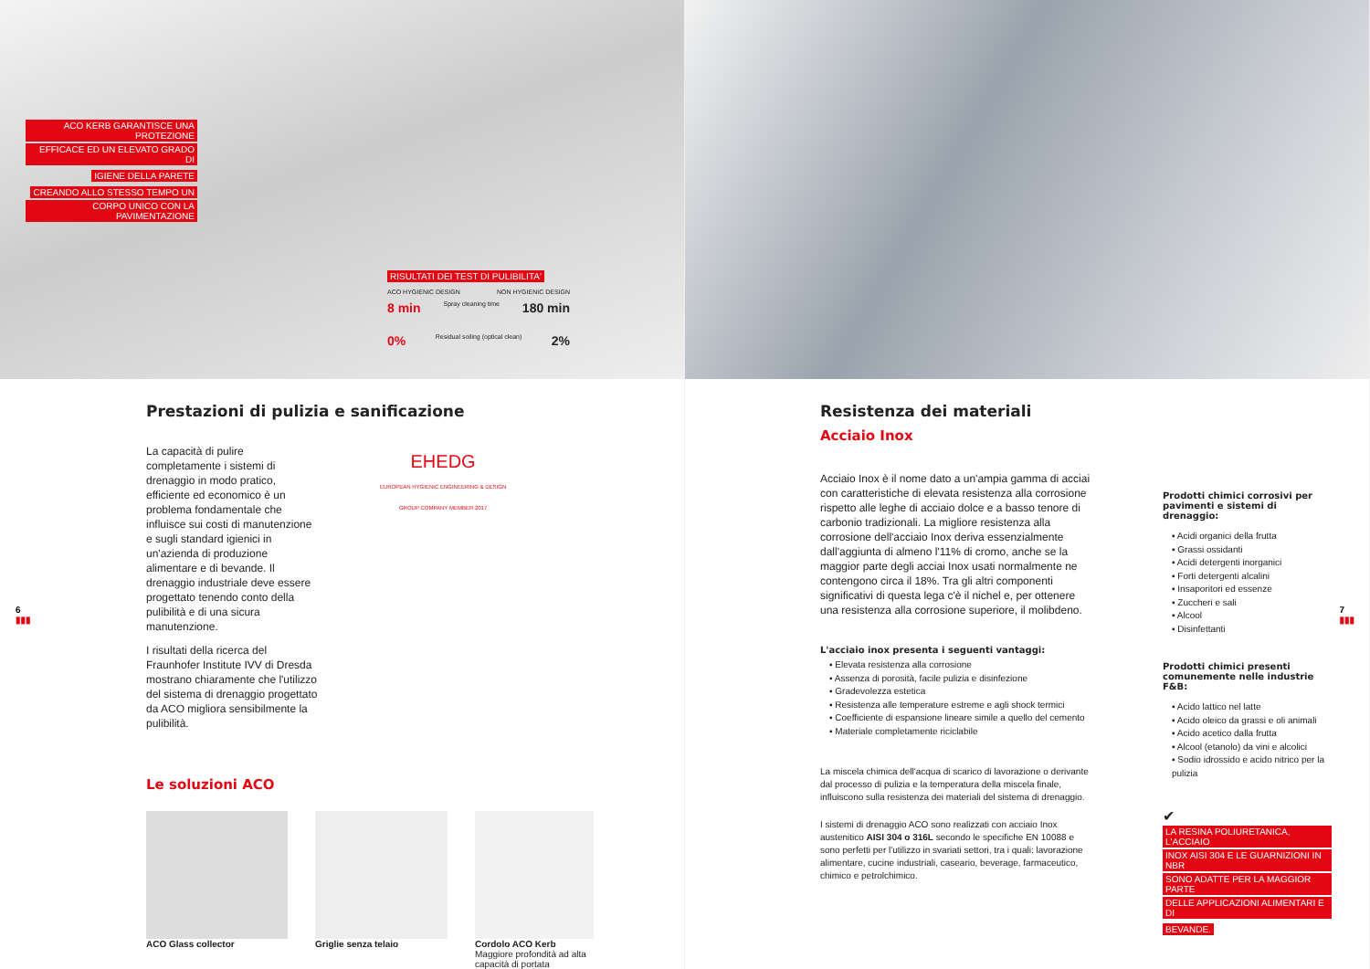ACO KERB GARANTISCE UNA PROTEZIONE EFFICACE ED UN ELEVATO GRADO DI IGIENE DELLA PARETE CREANDO ALLO STESSO TEMPO UN CORPO UNICO CON LA PAVIMENTAZIONE
RISULTATI DEI TEST DI PULIBILITA'
ACO HYGIENIC DESIGN NON HYGIENIC DESIGN
8 min Spray cleaning time 180 min
0% Residual soiling (optical clean) 2%
Prestazioni di pulizia e sanificazione
La capacità di pulire completamente i sistemi di drenaggio in modo pratico, efficiente ed economico è un problema fondamentale che influisce sui costi di manutenzione e sugli standard igienici in un'azienda di produzione alimentare e di bevande. Il drenaggio industriale deve essere progettato tenendo conto della pulibilità e di una sicura manutenzione.
I risultati della ricerca del Fraunhofer Institute IVV di Dresda mostrano chiaramente che l'utilizzo del sistema di drenaggio progettato da ACO migliora sensibilmente la pulibilità.
EHEDG
EUROPEAN HYGIENIC ENGINEERING & DESIGN GROUP COMPANY MEMBER 2017
Le soluzioni ACO
ACO Glass collector Griglie senza telaio Cordolo ACO Kerb
Maggiore profondità ad alta capacità di portata
6
▮▮▮
7
▮▮▮
Resistenza dei materiali
Acciaio Inox
Acciaio Inox è il nome dato a un'ampia gamma di acciai con caratteristiche di elevata resistenza alla corrosione rispetto alle leghe di acciaio dolce e a basso tenore di carbonio tradizionali. La migliore resistenza alla corrosione dell'acciaio Inox deriva essenzialmente dall'aggiunta di almeno l'11% di cromo, anche se la maggior parte degli acciai Inox usati normalmente ne contengono circa il 18%. Tra gli altri componenti significativi di questa lega c'è il nichel e, per ottenere una resistenza alla corrosione superiore, il molibdeno.
L'acciaio inox presenta i seguenti vantaggi:
▪ Elevata resistenza alla corrosione
▪ Assenza di porosità, facile pulizia e disinfezione
▪ Gradevolezza estetica
▪ Resistenza alle temperature estreme e agli shock termici
▪ Coefficiente di espansione lineare simile a quello del cemento
▪ Materiale completamente riciclabile
La miscela chimica dell'acqua di scarico di lavorazione o derivante dal processo di pulizia e la temperatura della miscela finale, influiscono sulla resistenza dei materiali del sistema di drenaggio.
I sistemi di drenaggio ACO sono realizzati con acciaio Inox austenitico AISI 304 o 316L secondo le specifiche EN 10088 e sono perfetti per l'utilizzo in svariati settori, tra i quali: lavorazione alimentare, cucine industriali, caseario, beverage, farmaceutico, chimico e petrolchimico.
Prodotti chimici corrosivi per pavimenti e sistemi di drenaggio:
▪ Acidi organici della frutta
▪ Grassi ossidanti
▪ Acidi detergenti inorganici
▪ Forti detergenti alcalini
▪ Insaporitori ed essenze
▪ Zuccheri e sali
▪ Alcool
▪ Disinfettanti
Prodotti chimici presenti comunemente nelle industrie F&B:
▪ Acido lattico nel latte
▪ Acido oleico da grassi e oli animali
▪ Acido acetico dalla frutta
▪ Alcool (etanolo) da vini e alcolici
▪ Sodio idrossido e acido nitrico per la pulizia
✔ LA RESINA POLIURETANICA, L'ACCIAIO INOX AISI 304 E LE GUARNIZIONI IN NBR SONO ADATTE PER LA MAGGIOR PARTE DELLE APPLICAZIONI ALIMENTARI E DI BEVANDE.